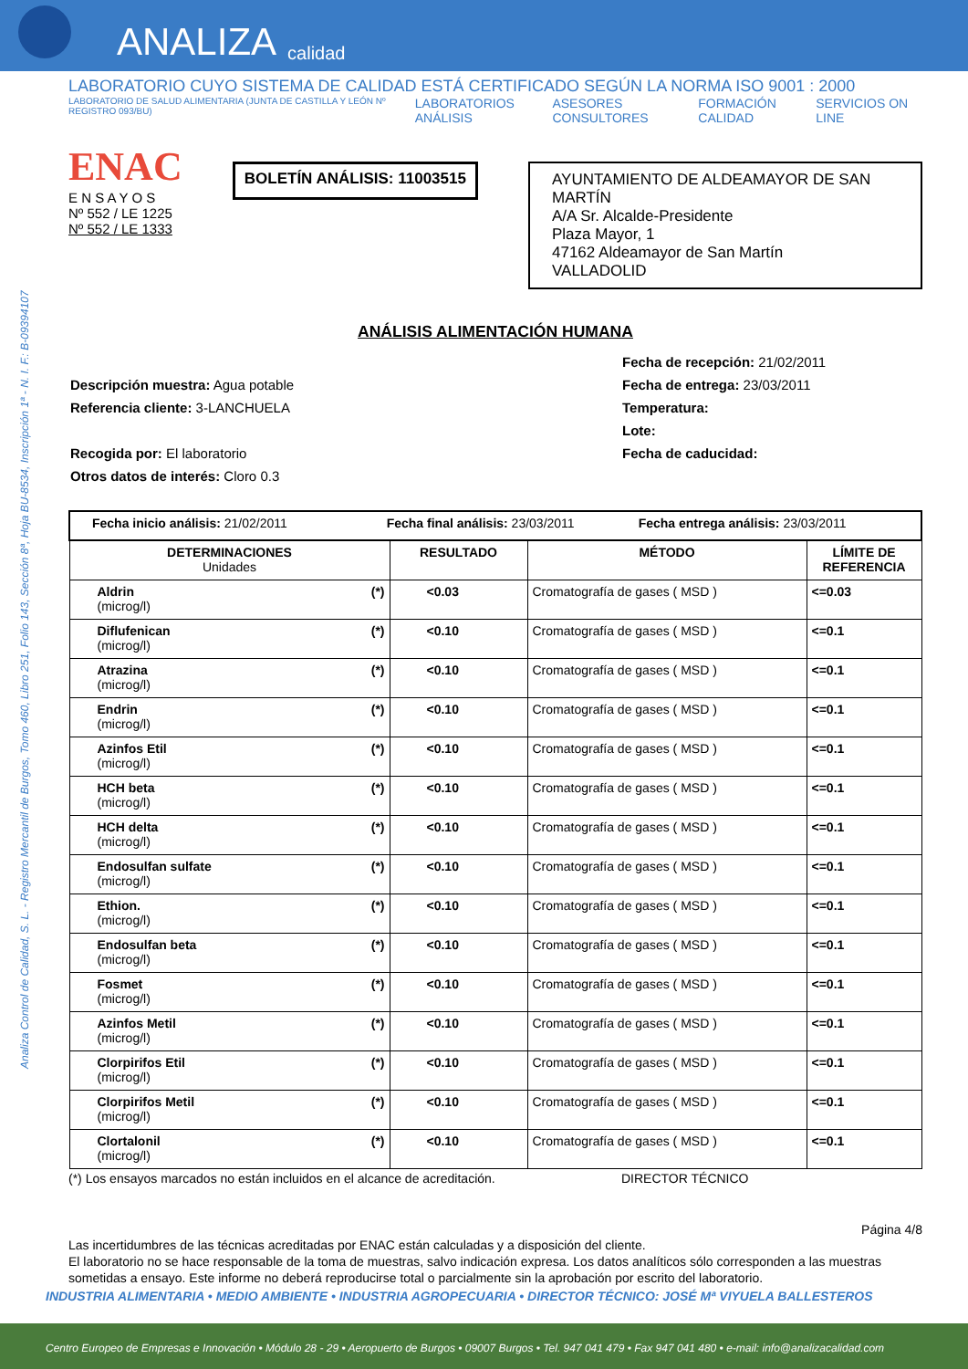ANALIZA calidad
Analiza Control de Calidad, S. L. - Registro Mercantil de Burgos, Tomo 460, Libro 251, Folio 143, Sección 8ª, Hoja BU-8534, Inscripción 1ª - N. I. F.: B-09394107
LABORATORIO CUYO SISTEMA DE CALIDAD ESTÁ CERTIFICADO SEGÚN LA NORMA ISO 9001 : 2000
LABORATORIO DE SALUD ALIMENTARIA (JUNTA DE CASTILLA Y LEÓN Nº REGISTRO 093/BU) LABORATORIOS ANÁLISIS ASESORES CONSULTORES FORMACIÓN CALIDAD SERVICIOS ON LINE
ENAC
E N S A Y O S
Nº 552 / LE 1225
Nº 552 / LE 1333
BOLETÍN ANÁLISIS: 11003515
AYUNTAMIENTO DE ALDEAMAYOR DE SAN MARTÍN
A/A Sr. Alcalde-Presidente
Plaza Mayor, 1
47162 Aldeamayor de San Martín
VALLADOLID
ANÁLISIS ALIMENTACIÓN HUMANA
Descripción muestra: Agua potable
Referencia cliente: 3-LANCHUELA
Recogida por: El laboratorio
Otros datos de interés: Cloro 0.3
Fecha de recepción: 21/02/2011
Fecha de entrega: 23/03/2011
Temperatura:
Lote:
Fecha de caducidad:
| Fecha inicio análisis: 21/02/2011 Fecha final análisis: 23/03/2011 Fecha entrega análisis: 23/03/2011 | | | |
| DETERMINACIONES Unidades | RESULTADO | MÉTODO | LÍMITE DE REFERENCIA |
| Aldrin (*) (microg/l) | <0.03 | Cromatografía de gases ( MSD ) | <=0.03 |
| Diflufenican (*) (microg/l) | <0.10 | Cromatografía de gases ( MSD ) | <=0.1 |
| Atrazina (*) (microg/l) | <0.10 | Cromatografía de gases ( MSD ) | <=0.1 |
| Endrin (*) (microg/l) | <0.10 | Cromatografía de gases ( MSD ) | <=0.1 |
| Azinfos Etil (*) (microg/l) | <0.10 | Cromatografía de gases ( MSD ) | <=0.1 |
| HCH beta (*) (microg/l) | <0.10 | Cromatografía de gases ( MSD ) | <=0.1 |
| HCH delta (*) (microg/l) | <0.10 | Cromatografía de gases ( MSD ) | <=0.1 |
| Endosulfan sulfate (*) (microg/l) | <0.10 | Cromatografía de gases ( MSD ) | <=0.1 |
| Ethion. (*) (microg/l) | <0.10 | Cromatografía de gases ( MSD ) | <=0.1 |
| Endosulfan beta (*) (microg/l) | <0.10 | Cromatografía de gases ( MSD ) | <=0.1 |
| Fosmet (*) (microg/l) | <0.10 | Cromatografía de gases ( MSD ) | <=0.1 |
| Azinfos Metil (*) (microg/l) | <0.10 | Cromatografía de gases ( MSD ) | <=0.1 |
| Clorpirifos Etil (*) (microg/l) | <0.10 | Cromatografía de gases ( MSD ) | <=0.1 |
| Clorpirifos Metil (*) (microg/l) | <0.10 | Cromatografía de gases ( MSD ) | <=0.1 |
| Clortalonil (*) (microg/l) | <0.10 | Cromatografía de gases ( MSD ) | <=0.1 |
(*) Los ensayos marcados no están incluidos en el alcance de acreditación. DIRECTOR TÉCNICO
Página 4/8
Las incertidumbres de las técnicas acreditadas por ENAC están calculadas y a disposición del cliente.
El laboratorio no se hace responsable de la toma de muestras, salvo indicación expresa. Los datos analíticos sólo corresponden a las muestras sometidas a ensayo. Este informe no deberá reproducirse total o parcialmente sin la aprobación por escrito del laboratorio.
INDUSTRIA ALIMENTARIA • MEDIO AMBIENTE • INDUSTRIA AGROPECUARIA • DIRECTOR TÉCNICO: JOSÉ Mª VIYUELA BALLESTEROS
Centro Europeo de Empresas e Innovación • Módulo 28 - 29 • Aeropuerto de Burgos • 09007 Burgos • Tel. 947 041 479 • Fax 947 041 480 • e-mail: info@analizacalidad.com